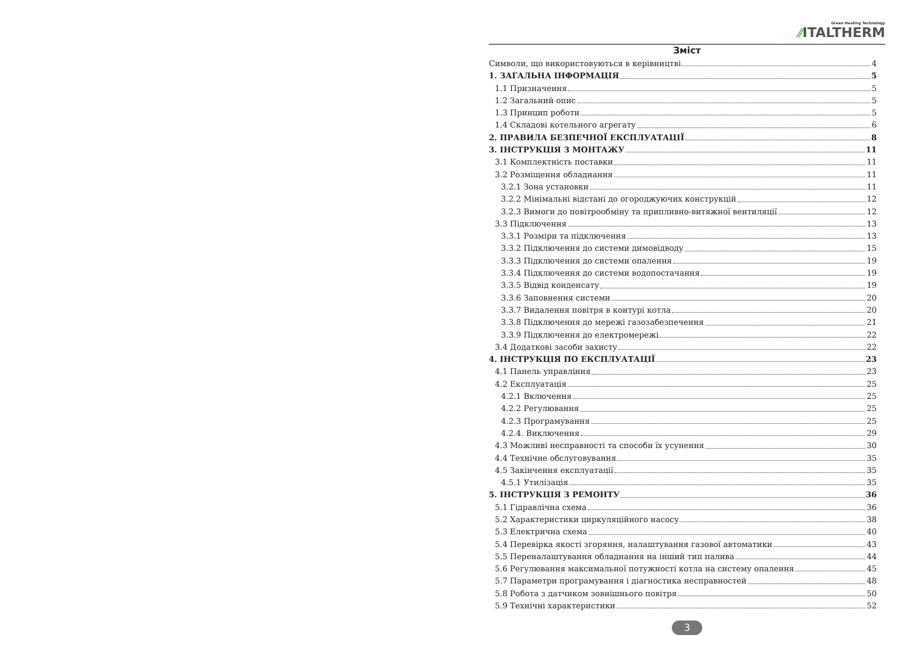Green Heating Technology
⁄⁄ITALTHERM
Зміст
Символи, що використовуються в керівництві 4
1. ЗАГАЛЬНА ІНФОРМАЦІЯ 5
1.1 Призначення 5
1.2 Загальний опис 5
1.3 Принцип роботи 5
1.4 Складові котельного агрегату 6
2. ПРАВИЛА БЕЗПЕЧНОЇ ЕКСПЛУАТАЦІЇ 8
3. ІНСТРУКЦІЯ З МОНТАЖУ 11
3.1 Комплектність поставки 11
3.2 Розміщення обладнання 11
3.2.1 Зона установки 11
3.2.2 Мінімальні відстані до огороджуючих конструкцій 12
3.2.3 Вимоги до повітрообміну та припливно-витяжної вентиляції 12
3.3 Підключення 13
3.3.1 Розміри та підключення 13
3.3.2 Підключення до системи димовідводу 15
3.3.3 Підключення до системи опалення 19
3.3.4 Підключення до системи водопостачання 19
3.3.5 Відвід конденсату 19
3.3.6 Заповнення системи 20
3.3.7 Видалення повітря в контурі котла 20
3.3.8 Підключення до мережі газозабезпечення 21
3.3.9 Підключення до електромережі 22
3.4 Додаткові засоби захисту 22
4. ІНСТРУКЦІЯ ПО ЕКСПЛУАТАЦІЇ 23
4.1 Панель управління 23
4.2 Експлуатація 25
4.2.1 Включення 25
4.2.2 Регулювання 25
4.2.3 Програмування 25
4.2.4. Виключення 29
4.3 Можливі несправності та способи їх усунення 30
4.4 Технічне обслуговування 35
4.5 Закінчення експлуатації 35
4.5.1 Утилізація 35
5. ІНСТРУКЦІЯ З РЕМОНТУ 36
5.1 Гідравлічна схема 36
5.2 Характеристики циркуляційного насосу 38
5.3 Електрична схема 40
5.4 Перевірка якості згоряння, налаштування газової автоматики 43
5.5 Переналаштування обладнання на інший тип палива 44
5.6 Регулювання максимальної потужності котла на систему опалення 45
5.7 Параметри програмування і діагностика несправностей 48
5.8 Робота з датчиком зовнішнього повітря 50
5.9 Технічні характеристики 52
3